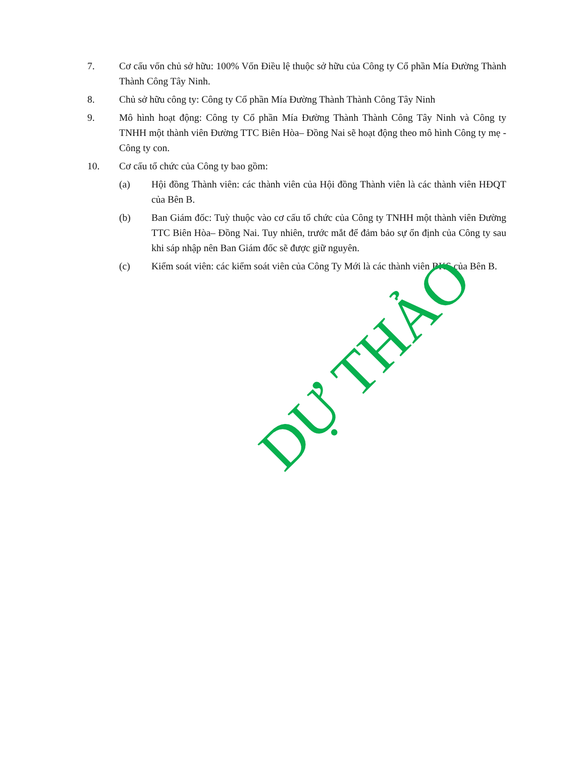7. Cơ cấu vốn chủ sở hữu: 100% Vốn Điều lệ thuộc sở hữu của Công ty Cổ phần Mía Đường Thành Thành Công Tây Ninh.
8. Chủ sở hữu công ty: Công ty Cổ phần Mía Đường Thành Thành Công Tây Ninh
9. Mô hình hoạt động: Công ty Cổ phần Mía Đường Thành Thành Công Tây Ninh và Công ty TNHH một thành viên Đường TTC Biên Hòa– Đồng Nai sẽ hoạt động theo mô hình Công ty mẹ - Công ty con.
10. Cơ cấu tổ chức của Công ty bao gồm:
(a) Hội đồng Thành viên: các thành viên của Hội đồng Thành viên là các thành viên HĐQT của Bên B.
(b) Ban Giám đốc: Tuỳ thuộc vào cơ cấu tổ chức của Công ty TNHH một thành viên Đường TTC Biên Hòa– Đồng Nai. Tuy nhiên, trước mắt để đảm bảo sự ổn định của Công ty sau khi sáp nhập nên Ban Giám đốc sẽ được giữ nguyên.
(c) Kiểm soát viên: các kiểm soát viên của Công Ty Mới là các thành viên BKS của Bên B.
DỰ THẢO